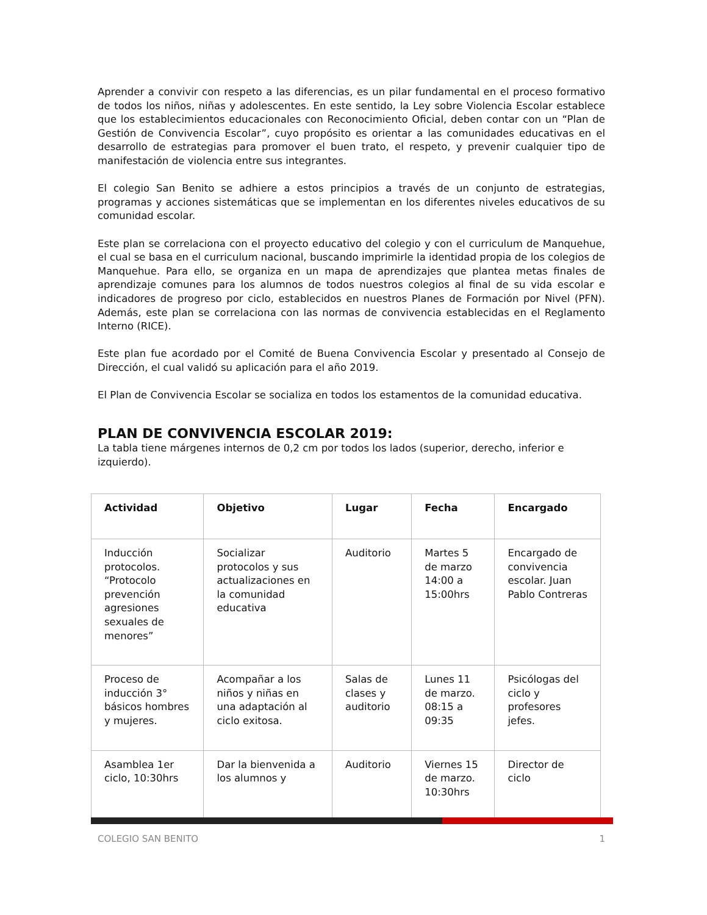Aprender a convivir con respeto a las diferencias, es un pilar fundamental en el proceso formativo de todos los niños, niñas y adolescentes. En este sentido, la Ley sobre Violencia Escolar establece que los establecimientos educacionales con Reconocimiento Oficial, deben contar con un “Plan de Gestión de Convivencia Escolar”, cuyo propósito es orientar a las comunidades educativas en el desarrollo de estrategias para promover el buen trato, el respeto, y prevenir cualquier tipo de manifestación de violencia entre sus integrantes.
El colegio San Benito se adhiere a estos principios a través de un conjunto de estrategias, programas y acciones sistemáticas que se implementan en los diferentes niveles educativos de su comunidad escolar.
Este plan se correlaciona con el proyecto educativo del colegio y con el curriculum de Manquehue, el cual se basa en el curriculum nacional, buscando imprimirle la identidad propia de los colegios de Manquehue. Para ello, se organiza en un mapa de aprendizajes que plantea metas finales de aprendizaje comunes para los alumnos de todos nuestros colegios al final de su vida escolar e indicadores de progreso por ciclo, establecidos en nuestros Planes de Formación por Nivel (PFN). Además, este plan se correlaciona con las normas de convivencia establecidas en el Reglamento Interno (RICE).
Este plan fue acordado por el Comité de Buena Convivencia Escolar y presentado al Consejo de Dirección, el cual validó su aplicación para el año 2019.
El Plan de Convivencia Escolar se socializa en todos los estamentos de la comunidad educativa.
PLAN DE CONVIVENCIA ESCOLAR 2019:
La tabla tiene márgenes internos de 0,2 cm por todos los lados (superior, derecho, inferior e izquierdo).
| Actividad | Objetivo | Lugar | Fecha | Encargado |
| --- | --- | --- | --- | --- |
| Inducción protocolos. “Protocolo prevención agresiones sexuales de menores” | Socializar protocolos y sus actualizaciones en la comunidad educativa | Auditorio | Martes 5 de marzo 14:00 a 15:00hrs | Encargado de convivencia escolar. Juan Pablo Contreras |
| Proceso de inducción 3° básicos hombres y mujeres. | Acompañar a los niños y niñas en una adaptación al ciclo exitosa. | Salas de clases y auditorio | Lunes 11 de marzo. 08:15 a 09:35 | Psicólogas del ciclo y profesores jefes. |
| Asamblea 1er ciclo, 10:30hrs | Dar la bienvenida a los alumnos y | Auditorio | Viernes 15 de marzo. 10:30hrs | Director de ciclo |
COLEGIO SAN BENITO 1